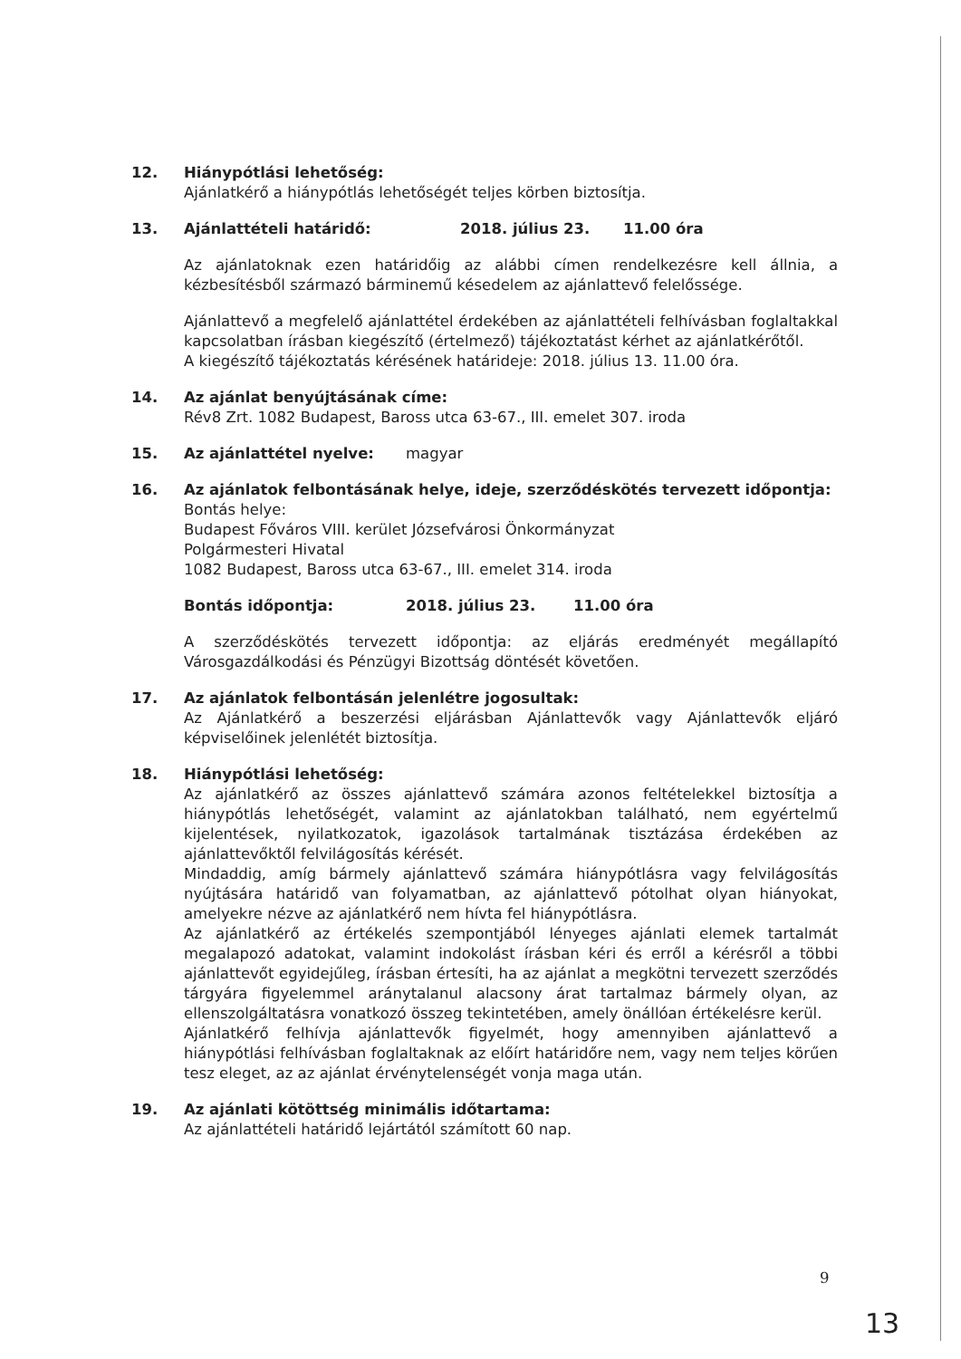12. Hiánypótlási lehetőség:
Ajánlatkérő a hiánypótlás lehetőségét teljes körben biztosítja.
13. Ajánlattételi határidő: 2018. július 23. 11.00 óra
Az ajánlatoknak ezen határidőig az alábbi címen rendelkezésre kell állnia, a kézbesítésből származó bárminemű késedelem az ajánlattevő felelőssége.
Ajánlattevő a megfelelő ajánlattétel érdekében az ajánlattételi felhívásban foglaltakkal kapcsolatban írásban kiegészítő (értelmező) tájékoztatást kérhet az ajánlatkérőtől.
A kiegészítő tájékoztatás kérésének határideje: 2018. július 13. 11.00 óra.
14. Az ajánlat benyújtásának címe:
Rév8 Zrt. 1082 Budapest, Baross utca 63-67., III. emelet 307. iroda
15. Az ajánlattétel nyelve: magyar
16. Az ajánlatok felbontásának helye, ideje, szerződéskötés tervezett időpontja:
Bontás helye:
Budapest Főváros VIII. kerület Józsefvárosi Önkormányzat
Polgármesteri Hivatal
1082 Budapest, Baross utca 63-67., III. emelet 314. iroda
Bontás időpontja: 2018. július 23. 11.00 óra
A szerződéskötés tervezett időpontja: az eljárás eredményét megállapító Városgazdálkodási és Pénzügyi Bizottság döntését követően.
17. Az ajánlatok felbontásán jelenlétre jogosultak:
Az Ajánlatkérő a beszerzési eljárásban Ajánlattevők vagy Ajánlattevők eljáró képviselőinek jelenlétét biztosítja.
18. Hiánypótlási lehetőség:
Az ajánlatkérő az összes ajánlattevő számára azonos feltételekkel biztosítja a hiánypótlás lehetőségét, valamint az ajánlatokban található, nem egyértelmű kijelentések, nyilatkozatok, igazolások tartalmának tisztázása érdekében az ajánlattevőktől felvilágosítás kérését.
Mindaddig, amíg bármely ajánlattevő számára hiánypótlásra vagy felvilágosítás nyújtására határidő van folyamatban, az ajánlattevő pótolhat olyan hiányokat, amelyekre nézve az ajánlatkérő nem hívta fel hiánypótlásra.
Az ajánlatkérő az értékelés szempontjából lényeges ajánlati elemek tartalmát megalapozó adatokat, valamint indokolást írásban kéri és erről a kérésről a többi ajánlattevőt egyidejűleg, írásban értesíti, ha az ajánlat a megkötni tervezett szerződés tárgyára figyelemmel aránytalanul alacsony árat tartalmaz bármely olyan, az ellenszolgáltatásra vonatkozó összeg tekintetében, amely önállóan értékelésre kerül.
Ajánlatkérő felhívja ajánlattevők figyelmét, hogy amennyiben ajánlattevő a hiánypótlási felhívásban foglaltaknak az előírt határidőre nem, vagy nem teljes körűen tesz eleget, az az ajánlat érvénytelenségét vonja maga után.
19. Az ajánlati kötöttség minimális időtartama:
Az ajánlattételi határidő lejártától számított 60 nap.
9
13